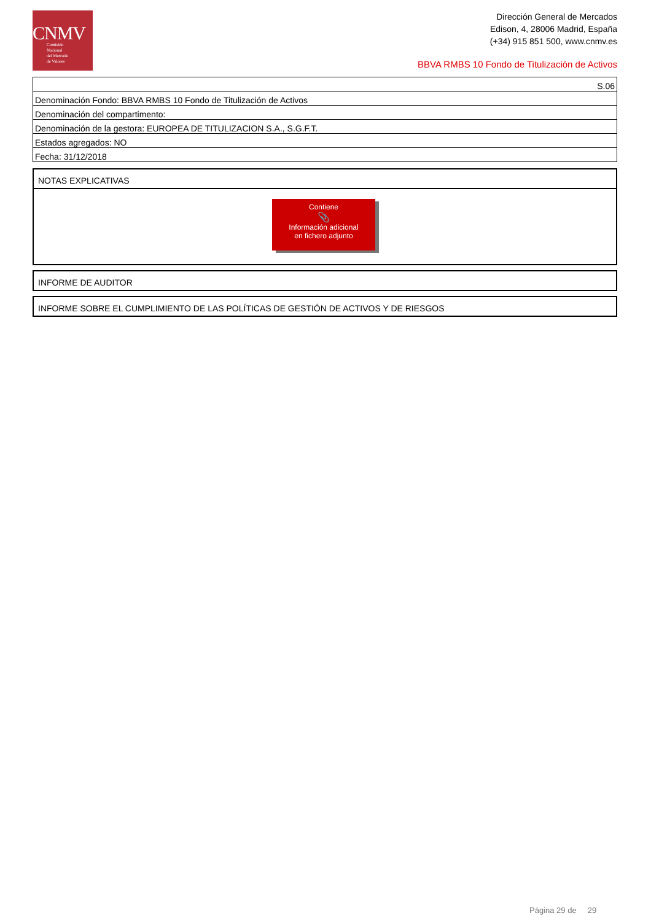CNMV
Comisión
Nacional
del Mercado
de Valores
Dirección General de Mercados
Edison, 4, 28006 Madrid, España
(+34) 915 851 500, www.cnmv.es
BBVA RMBS 10 Fondo de Titulización de Activos
| S.06 |
| Denominación Fondo: BBVA RMBS 10 Fondo de Titulización de Activos |
| Denominación del compartimento: |
| Denominación de la gestora: EUROPEA DE TITULIZACION S.A., S.G.F.T. |
| Estados agregados: NO |
| Fecha: 31/12/2018 |
NOTAS EXPLICATIVAS
Contiene
📎
Información adicional
en fichero adjunto
INFORME DE AUDITOR
INFORME SOBRE EL CUMPLIMIENTO DE LAS POLÍTICAS DE GESTIÓN DE ACTIVOS Y DE RIESGOS
Página 29 de 29